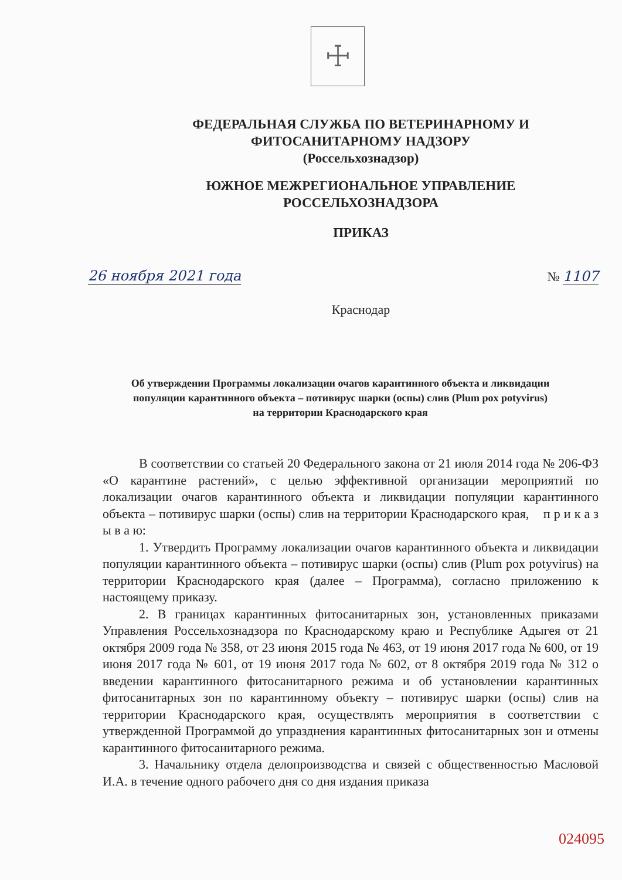☩
ФЕДЕРАЛЬНАЯ СЛУЖБА ПО ВЕТЕРИНАРНОМУ И
ФИТОСАНИТАРНОМУ НАДЗОРУ
(Россельхознадзор)
ЮЖНОЕ МЕЖРЕГИОНАЛЬНОЕ УПРАВЛЕНИЕ
РОССЕЛЬХОЗНАДЗОРА
ПРИКАЗ
26 ноября 2021 года № 1107
Краснодар
Об утверждении Программы локализации очагов карантинного объекта и ликвидации популяции карантинного объекта – потивирус шарки (оспы) слив (Plum pox potyvirus) на территории Краснодарского края
В соответствии со статьей 20 Федерального закона от 21 июля 2014 года № 206-ФЗ «О карантине растений», с целью эффективной организации мероприятий по локализации очагов карантинного объекта и ликвидации популяции карантинного объекта – потивирус шарки (оспы) слив на территории Краснодарского края, п р и к а з ы в а ю:
1. Утвердить Программу локализации очагов карантинного объекта и ликвидации популяции карантинного объекта – потивирус шарки (оспы) слив (Plum pox potyvirus) на территории Краснодарского края (далее – Программа), согласно приложению к настоящему приказу.
2. В границах карантинных фитосанитарных зон, установленных приказами Управления Россельхознадзора по Краснодарскому краю и Республике Адыгея от 21 октября 2009 года № 358, от 23 июня 2015 года № 463, от 19 июня 2017 года № 600, от 19 июня 2017 года № 601, от 19 июня 2017 года № 602, от 8 октября 2019 года № 312 о введении карантинного фитосанитарного режима и об установлении карантинных фитосанитарных зон по карантинному объекту – потивирус шарки (оспы) слив на территории Краснодарского края, осуществлять мероприятия в соответствии с утвержденной Программой до упразднения карантинных фитосанитарных зон и отмены карантинного фитосанитарного режима.
3. Начальнику отдела делопроизводства и связей с общественностью Масловой И.А. в течение одного рабочего дня со дня издания приказа
024095